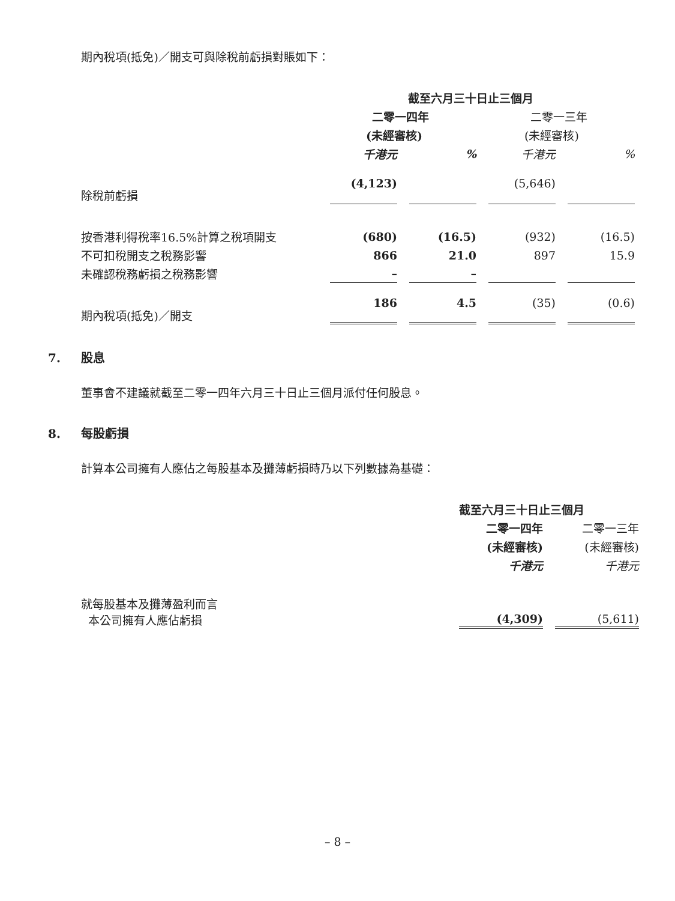期內稅項(抵免)／開支可與除稅前虧損對賬如下：
| | 截至六月三十日止三個月 | | | |
| --- | --- | --- | --- | --- |
| | 二零一四年 | | 二零一三年 | |
| | (未經審核) | | (未經審核) | |
| | 千港元 | % | 千港元 | % |
| 除稅前虧損 | (4,123) | | (5,646) | |
| 按香港利得稅率16.5%計算之稅項開支 | (680) | (16.5) | (932) | (16.5) |
| 不可扣稅開支之稅務影響 | 866 | 21.0 | 897 | 15.9 |
| 未確認稅務虧損之稅務影響 | – | – | | |
| 期內稅項(抵免)／開支 | 186 | 4.5 | (35) | (0.6) |
7. 股息
董事會不建議就截至二零一四年六月三十日止三個月派付任何股息。
8. 每股虧損
計算本公司擁有人應佔之每股基本及攤薄虧損時乃以下列數據為基礎：
| | 截至六月三十日止三個月 | |
| --- | --- | --- |
| | 二零一四年 | 二零一三年 |
| | (未經審核) | (未經審核) |
| | 千港元 | 千港元 |
| 就每股基本及攤薄盈利而言 本公司擁有人應佔虧損 | (4,309) | (5,611) |
– 8 –